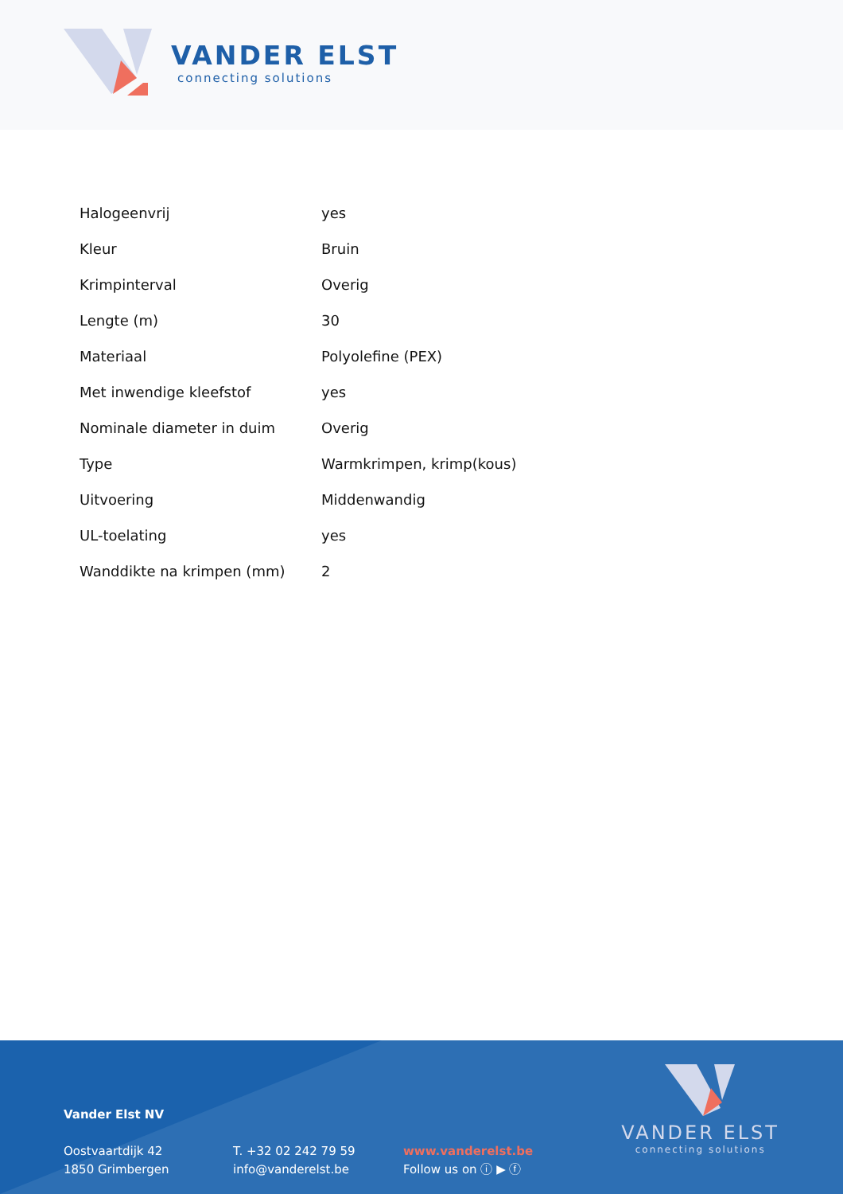VANDER ELST
connecting solutions
| Halogeenvrij | yes |
| Kleur | Bruin |
| Krimpinterval | Overig |
| Lengte (m) | 30 |
| Materiaal | Polyolefine (PEX) |
| Met inwendige kleefstof | yes |
| Nominale diameter in duim | Overig |
| Type | Warmkrimpen, krimp(kous) |
| Uitvoering | Middenwandig |
| UL-toelating | yes |
| Wanddikte na krimpen (mm) | 2 |
Vander Elst NV
Oostvaartdijk 42
1850 Grimbergen
T. +32 02 242 79 59
info@vanderelst.be
www.vanderelst.be
Follow us on ⓘ ▶ ⓕ
VANDER ELST
connecting solutions